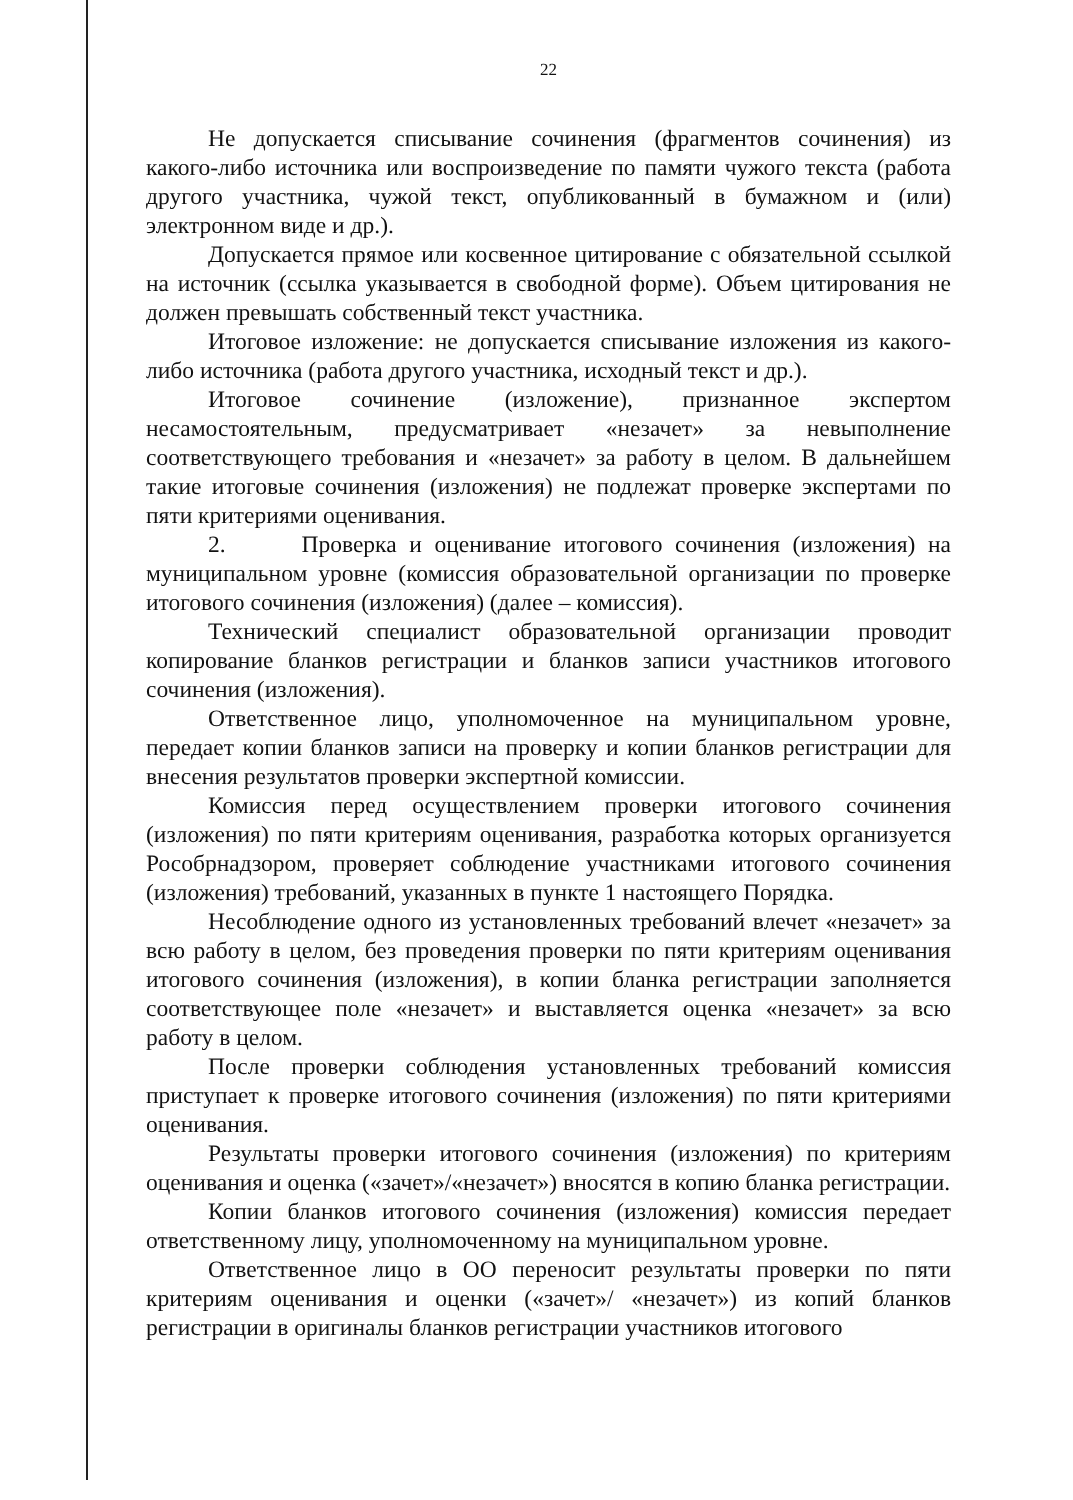22
Не допускается списывание сочинения (фрагментов сочинения) из какого-либо источника или воспроизведение по памяти чужого текста (работа другого участника, чужой текст, опубликованный в бумажном и (или) электронном виде и др.).
Допускается прямое или косвенное цитирование с обязательной ссылкой на источник (ссылка указывается в свободной форме). Объем цитирования не должен превышать собственный текст участника.
Итоговое изложение: не допускается списывание изложения из какого-либо источника (работа другого участника, исходный текст и др.).
Итоговое сочинение (изложение), признанное экспертом несамостоятельным, предусматривает «незачет» за невыполнение соответствующего требования и «незачет» за работу в целом. В дальнейшем такие итоговые сочинения (изложения) не подлежат проверке экспертами по пяти критериями оценивания.
2. Проверка и оценивание итогового сочинения (изложения) на муниципальном уровне (комиссия образовательной организации по проверке итогового сочинения (изложения) (далее – комиссия).
Технический специалист образовательной организации проводит копирование бланков регистрации и бланков записи участников итогового сочинения (изложения).
Ответственное лицо, уполномоченное на муниципальном уровне, передает копии бланков записи на проверку и копии бланков регистрации для внесения результатов проверки экспертной комиссии.
Комиссия перед осуществлением проверки итогового сочинения (изложения) по пяти критериям оценивания, разработка которых организуется Рособрнадзором, проверяет соблюдение участниками итогового сочинения (изложения) требований, указанных в пункте 1 настоящего Порядка.
Несоблюдение одного из установленных требований влечет «незачет» за всю работу в целом, без проведения проверки по пяти критериям оценивания итогового сочинения (изложения), в копии бланка регистрации заполняется соответствующее поле «незачет» и выставляется оценка «незачет» за всю работу в целом.
После проверки соблюдения установленных требований комиссия приступает к проверке итогового сочинения (изложения) по пяти критериями оценивания.
Результаты проверки итогового сочинения (изложения) по критериям оценивания и оценка («зачет»/«незачет») вносятся в копию бланка регистрации.
Копии бланков итогового сочинения (изложения) комиссия передает ответственному лицу, уполномоченному на муниципальном уровне.
Ответственное лицо в ОО переносит результаты проверки по пяти критериям оценивания и оценки («зачет»/ «незачет») из копий бланков регистрации в оригиналы бланков регистрации участников итогового